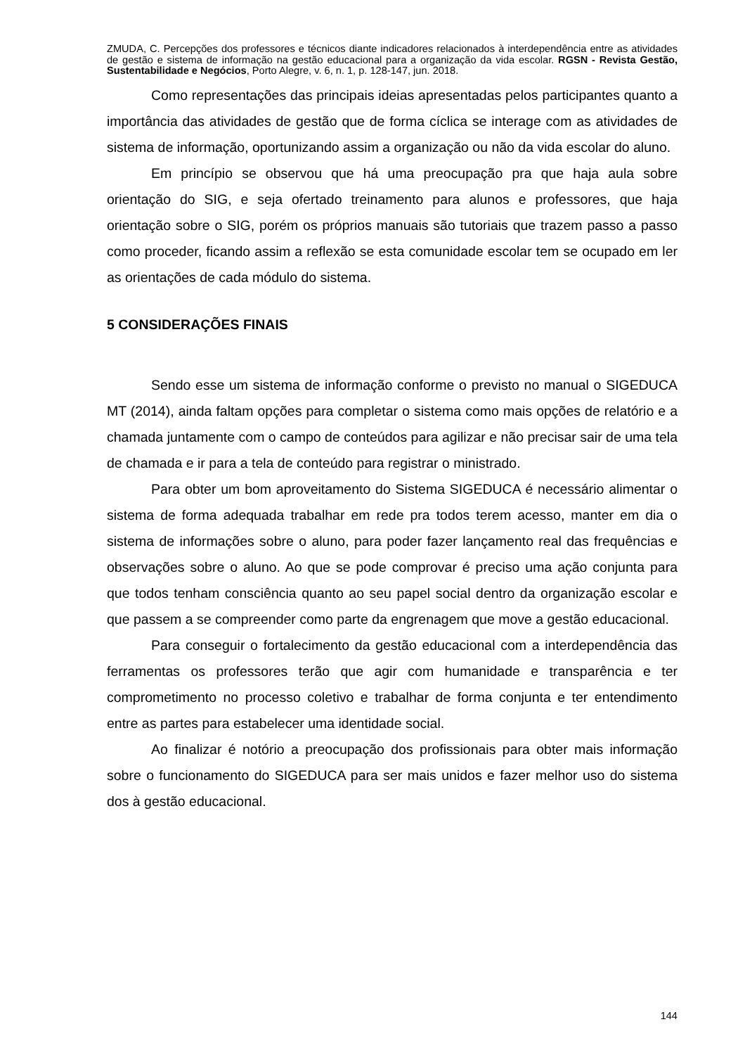ZMUDA, C. Percepções dos professores e técnicos diante indicadores relacionados à interdependência entre as atividades de gestão e sistema de informação na gestão educacional para a organização da vida escolar. RGSN - Revista Gestão, Sustentabilidade e Negócios, Porto Alegre, v. 6, n. 1, p. 128-147, jun. 2018.
Como representações das principais ideias apresentadas pelos participantes quanto a importância das atividades de gestão que de forma cíclica se interage com as atividades de sistema de informação, oportunizando assim a organização ou não da vida escolar do aluno.
Em princípio se observou que há uma preocupação pra que haja aula sobre orientação do SIG, e seja ofertado treinamento para alunos e professores, que haja orientação sobre o SIG, porém os próprios manuais são tutoriais que trazem passo a passo como proceder, ficando assim a reflexão se esta comunidade escolar tem se ocupado em ler as orientações de cada módulo do sistema.
5 CONSIDERAÇÕES FINAIS
Sendo esse um sistema de informação conforme o previsto no manual o SIGEDUCA MT (2014), ainda faltam opções para completar o sistema como mais opções de relatório e a chamada juntamente com o campo de conteúdos para agilizar e não precisar sair de uma tela de chamada e ir para a tela de conteúdo para registrar o ministrado.
Para obter um bom aproveitamento do Sistema SIGEDUCA é necessário alimentar o sistema de forma adequada trabalhar em rede pra todos terem acesso, manter em dia o sistema de informações sobre o aluno, para poder fazer lançamento real das frequências e observações sobre o aluno. Ao que se pode comprovar é preciso uma ação conjunta para que todos tenham consciência quanto ao seu papel social dentro da organização escolar e que passem a se compreender como parte da engrenagem que move a gestão educacional.
Para conseguir o fortalecimento da gestão educacional com a interdependência das ferramentas os professores terão que agir com humanidade e transparência e ter comprometimento no processo coletivo e trabalhar de forma conjunta e ter entendimento entre as partes para estabelecer uma identidade social.
Ao finalizar é notório a preocupação dos profissionais para obter mais informação sobre o funcionamento do SIGEDUCA para ser mais unidos e fazer melhor uso do sistema dos à gestão educacional.
144